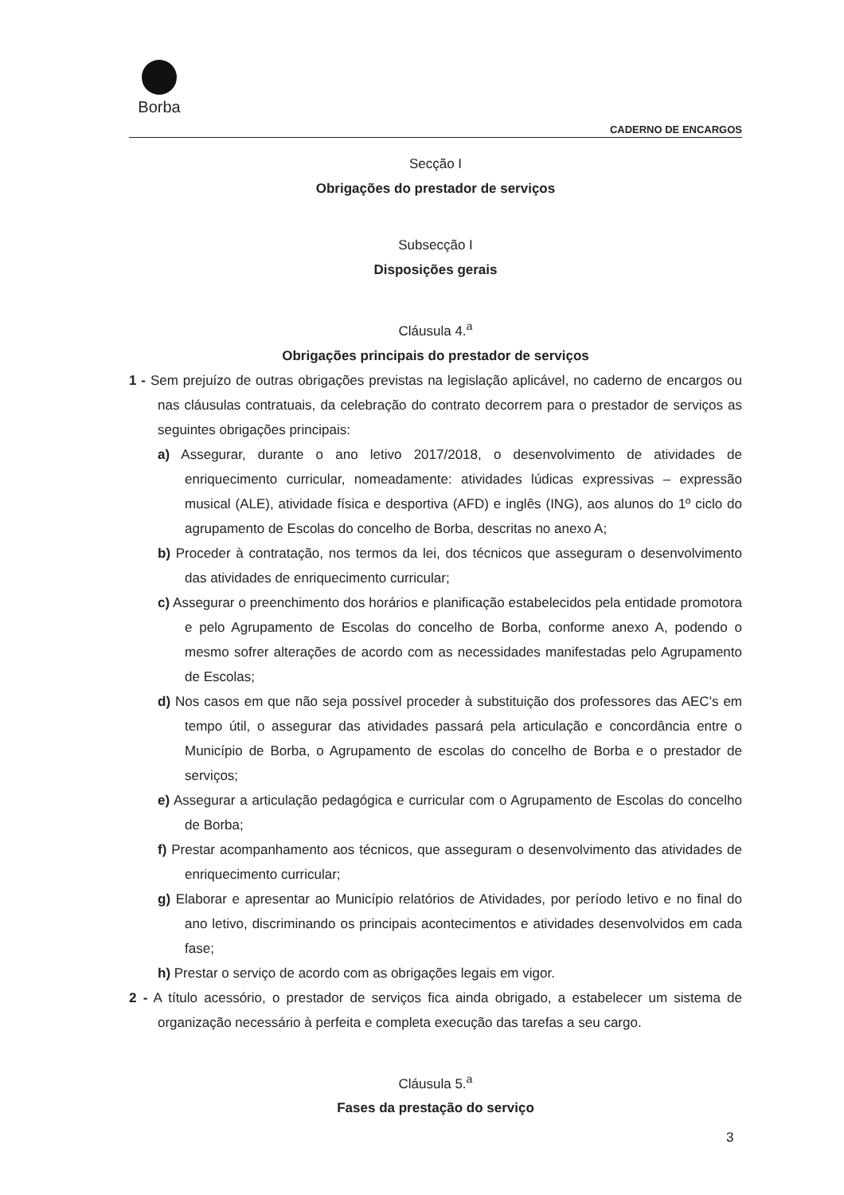Borba
CADERNO DE ENCARGOS
Secção I
Obrigações do prestador de serviços
Subsecção I
Disposições gerais
Cláusula 4.<sup>a</sup>
Obrigações principais do prestador de serviços
1 - Sem prejuízo de outras obrigações previstas na legislação aplicável, no caderno de encargos ou nas cláusulas contratuais, da celebração do contrato decorrem para o prestador de serviços as seguintes obrigações principais:
a) Assegurar, durante o ano letivo 2017/2018, o desenvolvimento de atividades de enriquecimento curricular, nomeadamente: atividades lúdicas expressivas – expressão musical (ALE), atividade física e desportiva (AFD) e inglês (ING), aos alunos do 1º ciclo do agrupamento de Escolas do concelho de Borba, descritas no anexo A;
b) Proceder à contratação, nos termos da lei, dos técnicos que asseguram o desenvolvimento das atividades de enriquecimento curricular;
c) Assegurar o preenchimento dos horários e planificação estabelecidos pela entidade promotora e pelo Agrupamento de Escolas do concelho de Borba, conforme anexo A, podendo o mesmo sofrer alterações de acordo com as necessidades manifestadas pelo Agrupamento de Escolas;
d) Nos casos em que não seja possível proceder à substituição dos professores das AEC's em tempo útil, o assegurar das atividades passará pela articulação e concordância entre o Município de Borba, o Agrupamento de escolas do concelho de Borba e o prestador de serviços;
e) Assegurar a articulação pedagógica e curricular com o Agrupamento de Escolas do concelho de Borba;
f) Prestar acompanhamento aos técnicos, que asseguram o desenvolvimento das atividades de enriquecimento curricular;
g) Elaborar e apresentar ao Município relatórios de Atividades, por período letivo e no final do ano letivo, discriminando os principais acontecimentos e atividades desenvolvidos em cada fase;
h) Prestar o serviço de acordo com as obrigações legais em vigor.
2 - A título acessório, o prestador de serviços fica ainda obrigado, a estabelecer um sistema de organização necessário à perfeita e completa execução das tarefas a seu cargo.
Cláusula 5.<sup>a</sup>
Fases da prestação do serviço
3